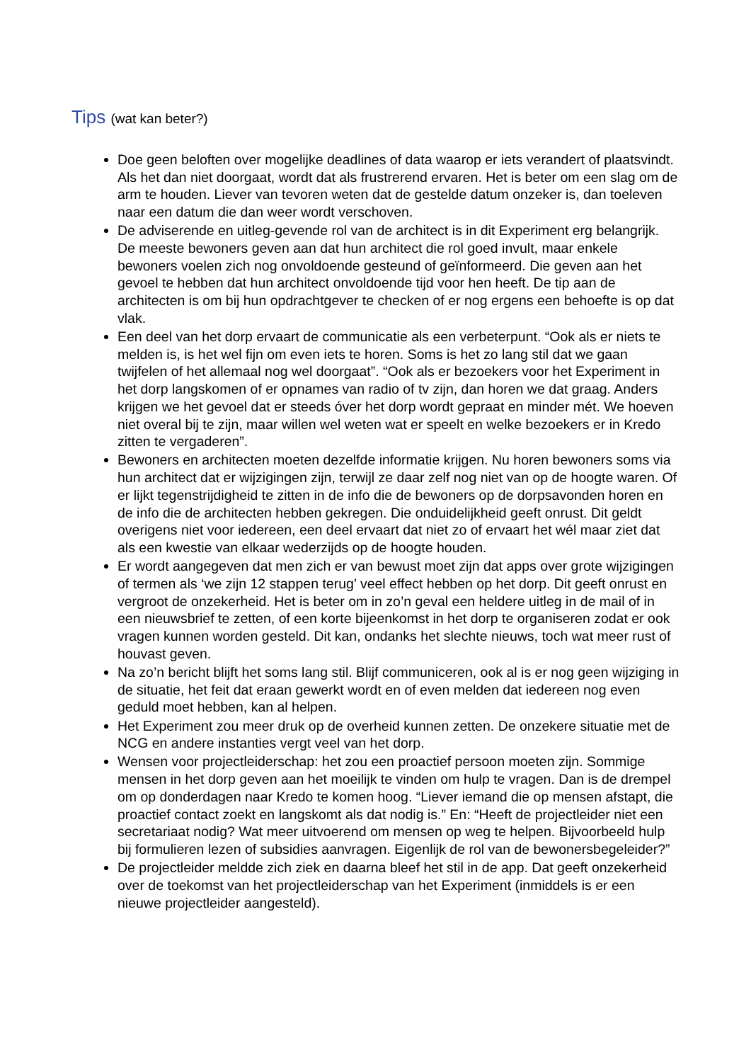Tips (wat kan beter?)
Doe geen beloften over mogelijke deadlines of data waarop er iets verandert of plaatsvindt. Als het dan niet doorgaat, wordt dat als frustrerend ervaren. Het is beter om een slag om de arm te houden. Liever van tevoren weten dat de gestelde datum onzeker is, dan toeleven naar een datum die dan weer wordt verschoven.
De adviserende en uitleg-gevende rol van de architect is in dit Experiment erg belangrijk. De meeste bewoners geven aan dat hun architect die rol goed invult, maar enkele bewoners voelen zich nog onvoldoende gesteund of geïnformeerd. Die geven aan het gevoel te hebben dat hun architect onvoldoende tijd voor hen heeft. De tip aan de architecten is om bij hun opdrachtgever te checken of er nog ergens een behoefte is op dat vlak.
Een deel van het dorp ervaart de communicatie als een verbeterpunt. “Ook als er niets te melden is, is het wel fijn om even iets te horen. Soms is het zo lang stil dat we gaan twijfelen of het allemaal nog wel doorgaat”. “Ook als er bezoekers voor het Experiment in het dorp langskomen of er opnames van radio of tv zijn, dan horen we dat graag. Anders krijgen we het gevoel dat er steeds óver het dorp wordt gepraat en minder mét. We hoeven niet overal bij te zijn, maar willen wel weten wat er speelt en welke bezoekers er in Kredo zitten te vergaderen”.
Bewoners en architecten moeten dezelfde informatie krijgen. Nu horen bewoners soms via hun architect dat er wijzigingen zijn, terwijl ze daar zelf nog niet van op de hoogte waren. Of er lijkt tegenstrijdigheid te zitten in de info die de bewoners op de dorpsavonden horen en de info die de architecten hebben gekregen. Die onduidelijkheid geeft onrust. Dit geldt overigens niet voor iedereen, een deel ervaart dat niet zo of ervaart het wél maar ziet dat als een kwestie van elkaar wederzijds op de hoogte houden.
Er wordt aangegeven dat men zich er van bewust moet zijn dat apps over grote wijzigingen of termen als ‘we zijn 12 stappen terug’ veel effect hebben op het dorp. Dit geeft onrust en vergroot de onzekerheid. Het is beter om in zo’n geval een heldere uitleg in de mail of in een nieuwsbrief te zetten, of een korte bijeenkomst in het dorp te organiseren zodat er ook vragen kunnen worden gesteld. Dit kan, ondanks het slechte nieuws, toch wat meer rust of houvast geven.
Na zo’n bericht blijft het soms lang stil. Blijf communiceren, ook al is er nog geen wijziging in de situatie, het feit dat eraan gewerkt wordt en of even melden dat iedereen nog even geduld moet hebben, kan al helpen.
Het Experiment zou meer druk op de overheid kunnen zetten. De onzekere situatie met de NCG en andere instanties vergt veel van het dorp.
Wensen voor projectleiderschap: het zou een proactief persoon moeten zijn. Sommige mensen in het dorp geven aan het moeilijk te vinden om hulp te vragen. Dan is de drempel om op donderdagen naar Kredo te komen hoog. “Liever iemand die op mensen afstapt, die proactief contact zoekt en langskomt als dat nodig is.” En: “Heeft de projectleider niet een secretariaat nodig? Wat meer uitvoerend om mensen op weg te helpen. Bijvoorbeeld hulp bij formulieren lezen of subsidies aanvragen. Eigenlijk de rol van de bewonersbegeleider?”
De projectleider meldde zich ziek en daarna bleef het stil in de app. Dat geeft onzekerheid over de toekomst van het projectleiderschap van het Experiment (inmiddels is er een nieuwe projectleider aangesteld).